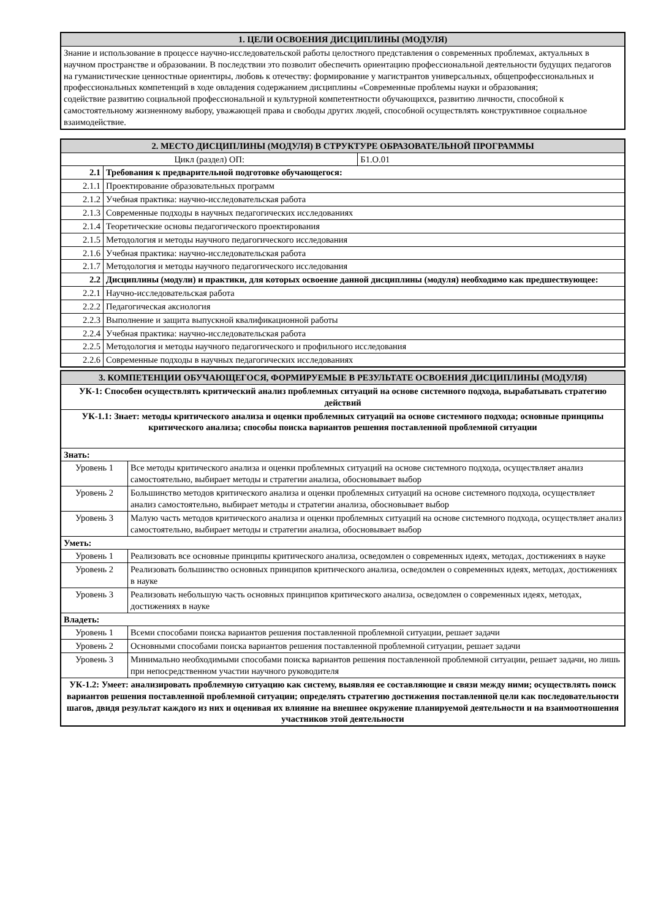| 1. ЦЕЛИ ОСВОЕНИЯ ДИСЦИПЛИНЫ (МОДУЛЯ) |
| --- |
| Знание и использование в процессе научно-исследовательской работы целостного представления о современных проблемах, актуальных в научном пространстве и образовании. В последствии это позволит обеспечить ориентацию профессиональной деятельности будущих педагогов на гуманистические ценностные ориентиры, любовь к отечеству: формирование у магистрантов универсальных, общепрофессиональных и профессиональных компетенций в ходе овладения содержанием дисциплины «Современные проблемы науки и образования; содействие развитию социальной профессиональной и культурной компетентности обучающихся, развитию личности, способной к самостоятельному жизненному выбору, уважающей права и свободы других людей, способной осуществлять конструктивное социальное взаимодействие. |
| 2. МЕСТО ДИСЦИПЛИНЫ (МОДУЛЯ) В СТРУКТУРЕ ОБРАЗОВАТЕЛЬНОЙ ПРОГРАММЫ | | |
| --- | --- | --- |
| Цикл (раздел) ОП: | | Б1.О.01 |
| 2.1 | Требования к предварительной подготовке обучающегося: | |
| 2.1.1 | Проектирование образовательных программ | |
| 2.1.2 | Учебная практика: научно-исследовательская работа | |
| 2.1.3 | Современные подходы в научных педагогических исследованиях | |
| 2.1.4 | Теоретические основы педагогического проектирования | |
| 2.1.5 | Методология и методы научного педагогического исследования | |
| 2.1.6 | Учебная практика: научно-исследовательская работа | |
| 2.1.7 | Методология и методы научного педагогического исследования | |
| 2.2 | Дисциплины (модули) и практики, для которых освоение данной дисциплины (модуля) необходимо как предшествующее: | |
| 2.2.1 | Научно-исследовательская работа | |
| 2.2.2 | Педагогическая аксиология | |
| 2.2.3 | Выполнение и защита выпускной квалификационной работы | |
| 2.2.4 | Учебная практика: научно-исследовательская работа | |
| 2.2.5 | Методология и методы научного педагогического и профильного исследования | |
| 2.2.6 | Современные подходы в научных педагогических исследованиях | |
| 3. КОМПЕТЕНЦИИ ОБУЧАЮЩЕГОСЯ, ФОРМИРУЕМЫЕ В РЕЗУЛЬТАТЕ ОСВОЕНИЯ ДИСЦИПЛИНЫ (МОДУЛЯ) | |
| --- | --- |
| УК-1: Способен осуществлять критический анализ проблемных ситуаций на основе системного подхода, вырабатывать стратегию действий | |
| УК-1.1: Знает: методы критического анализа и оценки проблемных ситуаций на основе системного подхода; основные принципы критического анализа; способы поиска вариантов решения поставленной проблемной ситуации | |
| Знать: | |
| Уровень 1 | Все методы критического анализа и оценки проблемных ситуаций на основе системного подхода, осуществляет анализ самостоятельно, выбирает методы и стратегии анализа, обосновывает выбор |
| Уровень 2 | Большинство методов критического анализа и оценки проблемных ситуаций на основе системного подхода, осуществляет анализ самостоятельно, выбирает методы и стратегии анализа, обосновывает выбор |
| Уровень 3 | Малую часть методов критического анализа и оценки проблемных ситуаций на основе системного подхода, осуществляет анализ самостоятельно, выбирает методы и стратегии анализа, обосновывает выбор |
| Уметь: | |
| Уровень 1 | Реализовать все основные принципы критического анализа, осведомлен о современных идеях, методах, достижениях в науке |
| Уровень 2 | Реализовать большинство основных принципов критического анализа, осведомлен о современных идеях, методах, достижениях в науке |
| Уровень 3 | Реализовать небольшую часть основных принципов критического анализа, осведомлен о современных идеях, методах, достижениях в науке |
| Владеть: | |
| Уровень 1 | Всеми способами поиска вариантов решения поставленной проблемной ситуации, решает задачи |
| Уровень 2 | Основными способами поиска вариантов решения поставленной проблемной ситуации, решает задачи |
| Уровень 3 | Минимально необходимыми способами поиска вариантов решения поставленной проблемной ситуации, решает задачи, но лишь при непосредственном участии научного руководителя |
| УК-1.2: Умеет: анализировать проблемную ситуацию как систему, выявляя ее составляющие и связи между ними; осуществлять поиск вариантов решения поставленной проблемной ситуации; определять стратегию достижения поставленной цели как последовательности шагов, двидя результат каждого из них и оценивая их влияние на внешнее окружение планируемой деятельности и на взаимоотношения участников этой деятельности | |